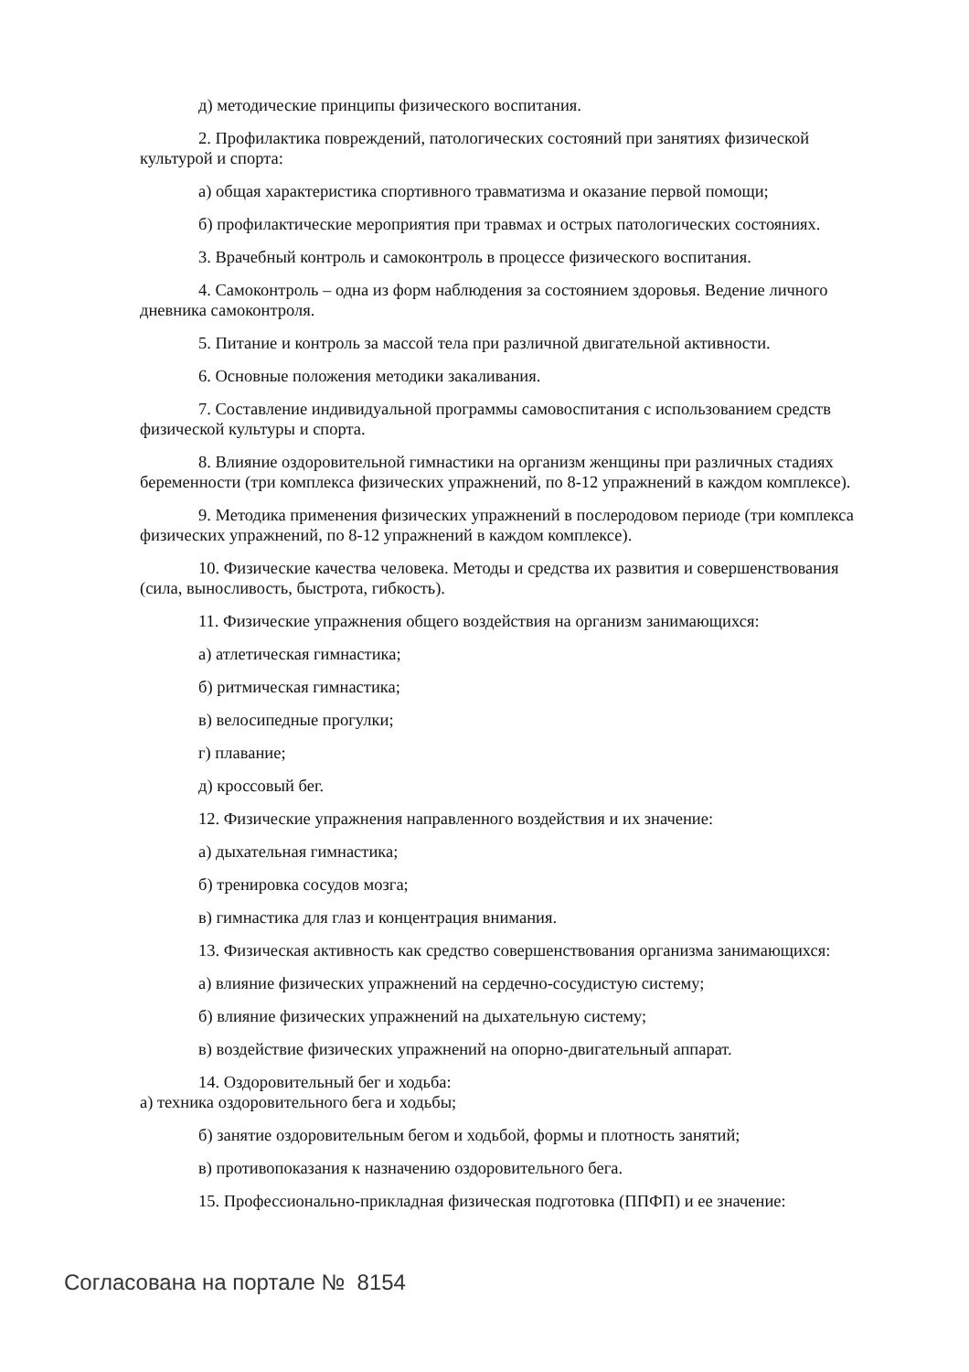д) методические принципы физического воспитания.
2. Профилактика повреждений, патологических состояний при занятиях физической культурой и спорта:
а) общая характеристика спортивного травматизма и оказание первой помощи;
б) профилактические мероприятия при травмах и острых патологических состояниях.
3. Врачебный контроль и самоконтроль в процессе физического воспитания.
4. Самоконтроль – одна из форм наблюдения за состоянием здоровья. Ведение личного дневника самоконтроля.
5. Питание и контроль за массой тела при различной двигательной активности.
6. Основные положения методики закаливания.
7. Составление индивидуальной программы самовоспитания с использованием средств физической культуры и спорта.
8. Влияние оздоровительной гимнастики на организм женщины при различных стадиях беременности (три комплекса физических упражнений, по 8-12 упражнений в каждом комплексе).
9. Методика применения физических упражнений в послеродовом периоде (три комплекса физических упражнений, по 8-12 упражнений в каждом комплексе).
10. Физические качества человека. Методы и средства их развития и совершенствования (сила, выносливость, быстрота, гибкость).
11. Физические упражнения общего воздействия на организм занимающихся:
а) атлетическая гимнастика;
б) ритмическая гимнастика;
в) велосипедные прогулки;
г) плавание;
д) кроссовый бег.
12. Физические упражнения направленного воздействия и их значение:
а) дыхательная гимнастика;
б) тренировка сосудов мозга;
в) гимнастика для глаз и концентрация внимания.
13. Физическая активность как средство совершенствования организма занимающихся:
а) влияние физических упражнений на сердечно-сосудистую систему;
б) влияние физических упражнений на дыхательную систему;
в) воздействие физических упражнений на опорно-двигательный аппарат.
14. Оздоровительный бег и ходьба:
а) техника оздоровительного бега и ходьбы;
б) занятие оздоровительным бегом и ходьбой, формы и плотность занятий;
в) противопоказания к назначению оздоровительного бега.
15. Профессионально-прикладная физическая подготовка (ППФП) и ее значение:
Согласована на портале № 8154